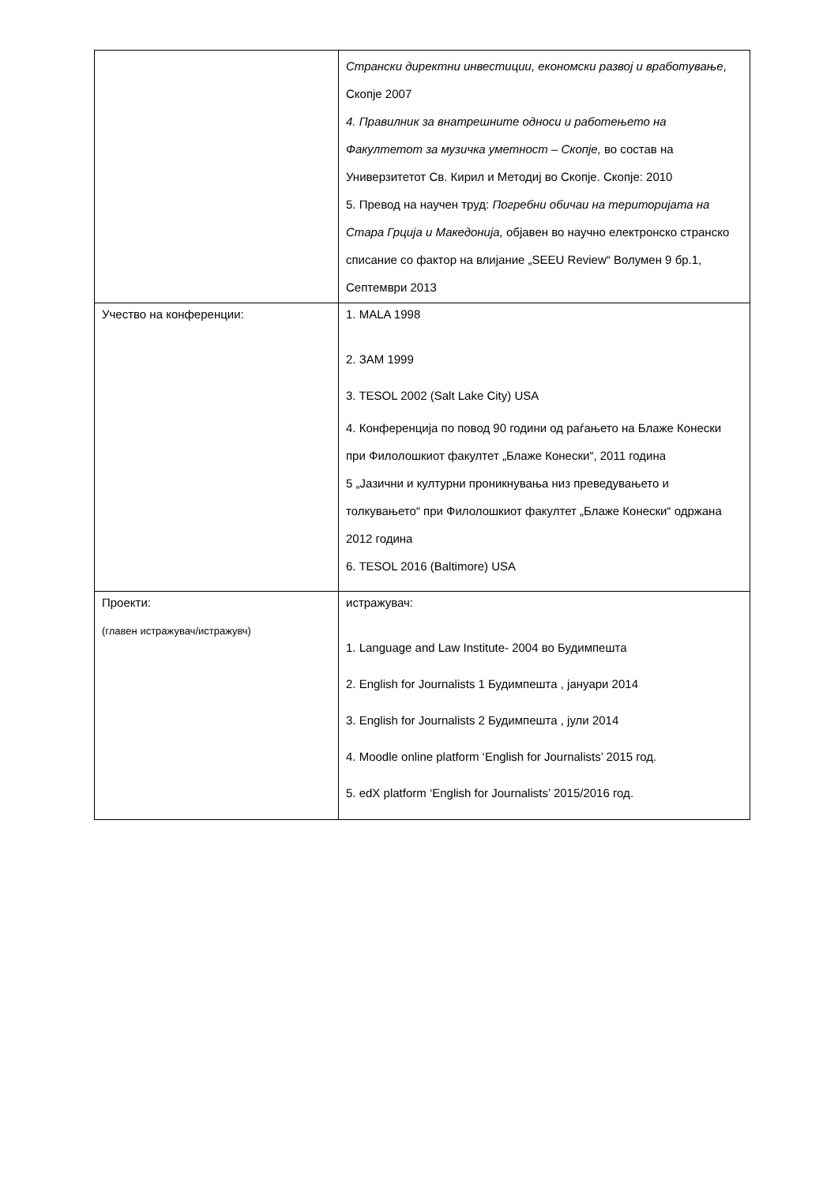| | Странски директни инвестиции, економски развој и вработување , Скопје 2007 4. Правилник за внатрешните односи и работењето на Факултетот за музичка уметност – Скопје, во состав на Универзитетот Св. Кирил и Методиј во Скопје. Скопје: 2010 5. Превод на научен труд: Погребни обичаи на територијата на Стара Грција и Македонија, објавен во научно електронско странско списание со фактор на влијание „SEEU Review“ Волумен 9 бр.1, Септември 2013 |
| Учество на конференции: | 1. MALA 1998 2. ЗАМ 1999 3. TESOL 2002 (Salt Lake City) USA 4. Конференција по повод 90 години од раѓањето на Блаже Конески при Филолошкиот факултет „Блаже Конески“, 2011 година 5 „Јазични и културни проникнувања низ преведувањето и толкувањето“ при Филолошкиот факултет „Блаже Конески“ одржана 2012 година 6. TESOL 2016 (Baltimore) USA |
| Проекти: (главен истражувач/истражувч) | истражувач: 1. Language and Law Institute- 2004 во Будимпешта 2. English for Journalists 1 Будимпешта , јануари 2014 3. English for Journalists 2 Будимпешта , јули 2014 4. Moodle online platform ‘English for Journalists’ 2015 год. 5. edX platform ‘English for Journalists’ 2015/2016 год. |